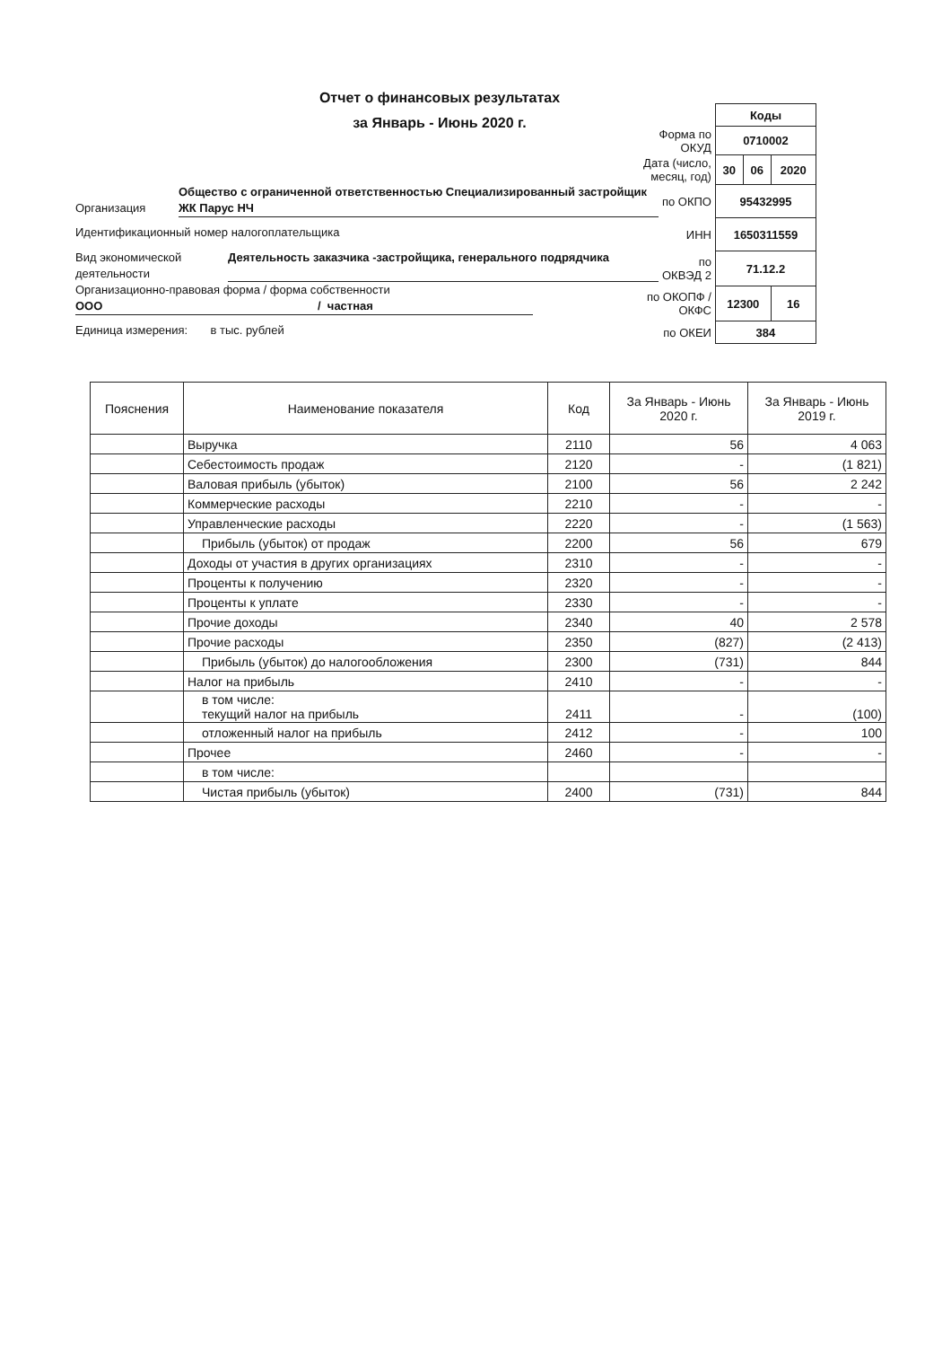Отчет о финансовых результатах
за Январь - Июнь 2020 г.
| | Коды | | |
| Форма по ОКУД | 0710002 | | |
| Дата (число, месяц, год) | 30 | 06 | 2020 |
| по ОКПО | 95432995 | | |
| ИНН | 1650311559 | | |
| по ОКВЭД 2 | 71.12.2 | | |
| по ОКОПФ / ОКФС | 12300 | | 16 |
| по ОКЕИ | 384 | | |
Организация Общество с ограниченной ответственностью Специализированный застройщик ЖК Парус НЧ
Идентификационный номер налогоплательщика
Вид экономической деятельности Деятельность заказчика -застройщика, генерального подрядчика
Организационно-правовая форма / форма собственности
ООО / частная
Единица измерения: в тыс. рублей
| Пояснения | Наименование показателя | Код | За Январь - Июнь 2020 г. | За Январь - Июнь 2019 г. |
| --- | --- | --- | --- | --- |
| | Выручка | 2110 | 56 | 4 063 |
| | Себестоимость продаж | 2120 | - | (1 821) |
| | Валовая прибыль (убыток) | 2100 | 56 | 2 242 |
| | Коммерческие расходы | 2210 | - | - |
| | Управленческие расходы | 2220 | - | (1 563) |
| | Прибыль (убыток) от продаж | 2200 | 56 | 679 |
| | Доходы от участия в других организациях | 2310 | - | - |
| | Проценты к получению | 2320 | - | - |
| | Проценты к уплате | 2330 | - | - |
| | Прочие доходы | 2340 | 40 | 2 578 |
| | Прочие расходы | 2350 | (827) | (2 413) |
| | Прибыль (убыток) до налогообложения | 2300 | (731) | 844 |
| | Налог на прибыль | 2410 | - | - |
| | в том числе: текущий налог на прибыль | 2411 | - | (100) |
| | отложенный налог на прибыль | 2412 | - | 100 |
| | Прочее | 2460 | - | - |
| | в том числе: | | | |
| | Чистая прибыль (убыток) | 2400 | (731) | 844 |